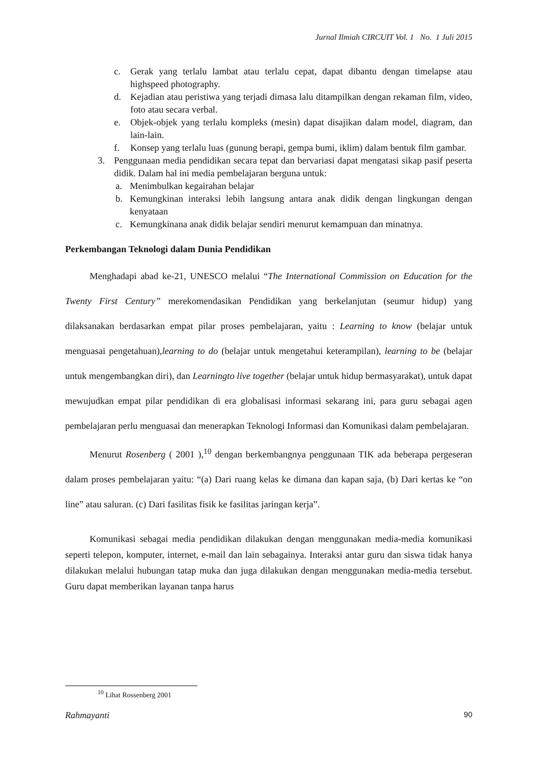Jurnal Ilmiah CIRCUIT Vol. 1 No. 1 Juli 2015
c. Gerak yang terlalu lambat atau terlalu cepat, dapat dibantu dengan timelapse atau highspeed photography.
d. Kejadian atau peristiwa yang terjadi dimasa lalu ditampilkan dengan rekaman film, video, foto atau secara verbal.
e. Objek-objek yang terlalu kompleks (mesin) dapat disajikan dalam model, diagram, dan lain-lain.
f. Konsep yang terlalu luas (gunung berapi, gempa bumi, iklim) dalam bentuk film gambar.
3. Penggunaan media pendidikan secara tepat dan bervariasi dapat mengatasi sikap pasif peserta didik. Dalam hal ini media pembelajaran berguna untuk:
a. Menimbulkan kegairahan belajar
b. Kemungkinan interaksi lebih langsung antara anak didik dengan lingkungan dengan kenyataan
c. Kemungkinana anak didik belajar sendiri menurut kemampuan dan minatnya.
Perkembangan Teknologi dalam Dunia Pendidikan
Menghadapi abad ke-21, UNESCO melalui “The International Commission on Education for the Twenty First Century” merekomendasikan Pendidikan yang berkelanjutan (seumur hidup) yang dilaksanakan berdasarkan empat pilar proses pembelajaran, yaitu : Learning to know (belajar untuk menguasai pengetahuan),learning to do (belajar untuk mengetahui keterampilan), learning to be (belajar untuk mengembangkan diri), dan Learningto live together (belajar untuk hidup bermasyarakat), untuk dapat mewujudkan empat pilar pendidikan di era globalisasi informasi sekarang ini, para guru sebagai agen pembelajaran perlu menguasai dan menerapkan Teknologi Informasi dan Komunikasi dalam pembelajaran.
Menurut Rosenberg ( 2001 ),<sup>10</sup> dengan berkembangnya penggunaan TIK ada beberapa pergeseran dalam proses pembelajaran yaitu: “(a) Dari ruang kelas ke dimana dan kapan saja, (b) Dari kertas ke “on line” atau saluran. (c) Dari fasilitas fisik ke fasilitas jaringan kerja”.
Komunikasi sebagai media pendidikan dilakukan dengan menggunakan media-media komunikasi seperti telepon, komputer, internet, e-mail dan lain sebagainya. Interaksi antar guru dan siswa tidak hanya dilakukan melalui hubungan tatap muka dan juga dilakukan dengan menggunakan media-media tersebut. Guru dapat memberikan layanan tanpa harus
<sup>10</sup> Lihat Rossenberg 2001
Rahmayanti 90